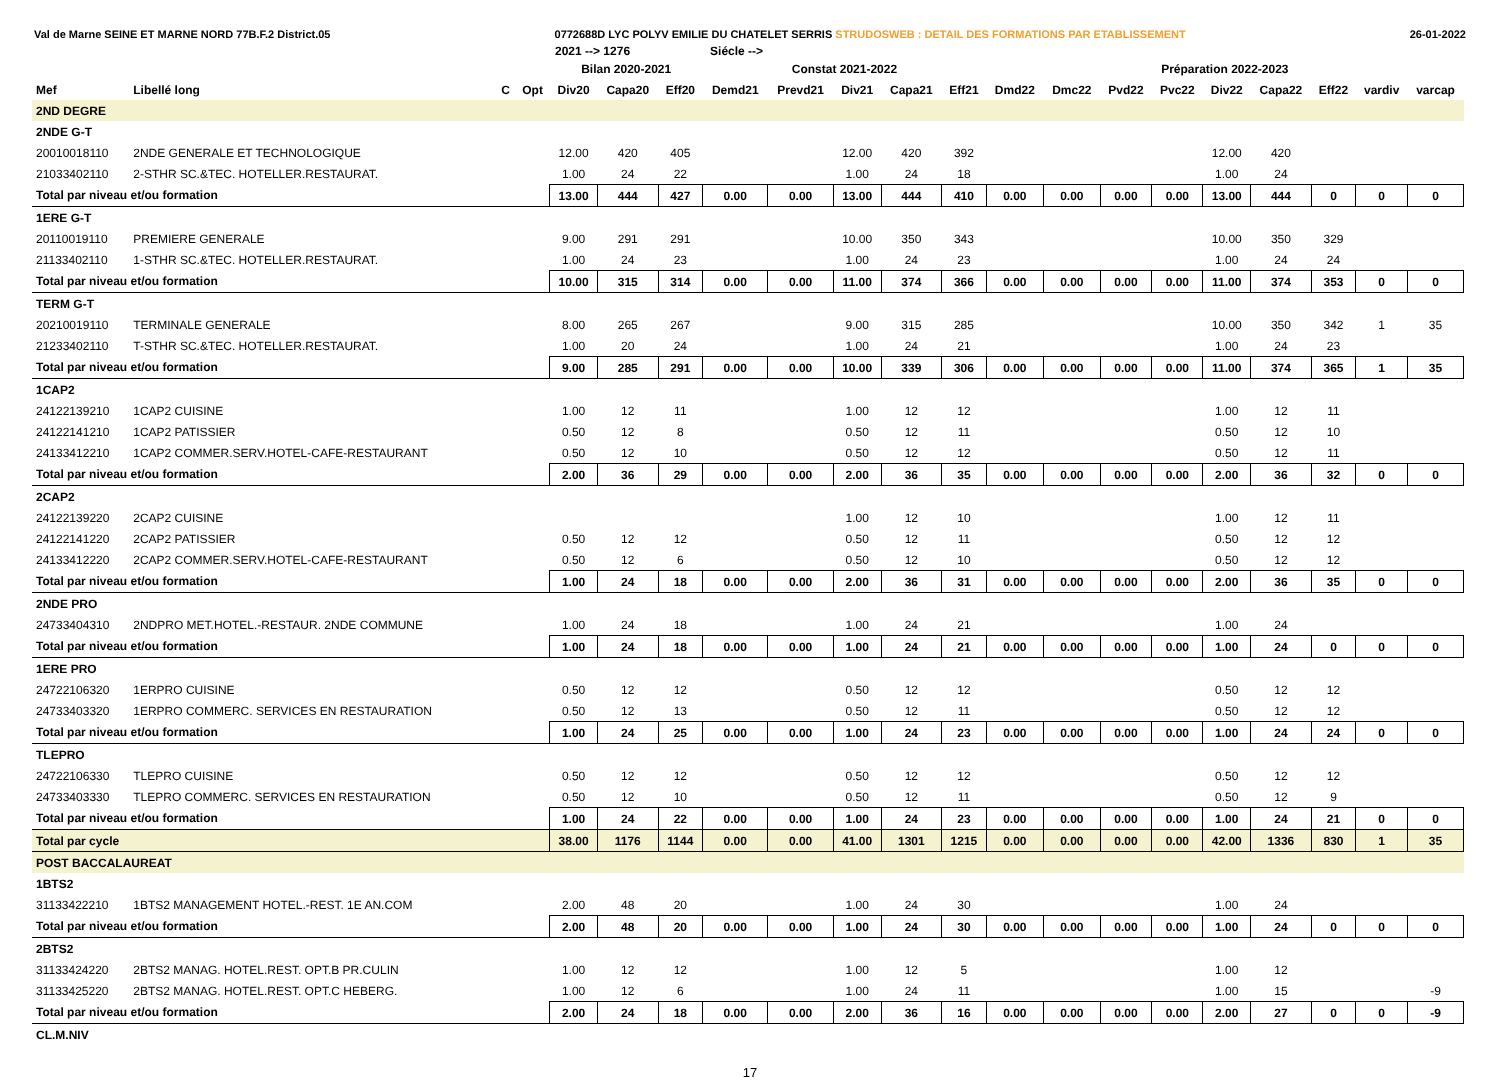Val de Marne SEINE ET MARNE NORD 77B.F.2 District.05
0772688D LYC POLYV EMILIE DU CHATELET SERRIS STRUDOSWEB : DETAIL DES FORMATIONS PAR ETABLISSEMENT
26-01-2022
2021 --> 1276 Siécle -->
| | | | | Bilan 2020-2021 | | | Constat 2021-2022 | | | | | Préparation 2022-2023 | | | | | | | | |
| --- | --- | --- | --- | --- | --- | --- | --- | --- | --- | --- | --- | --- | --- | --- | --- | --- | --- | --- | --- | --- |
| Mef | Libellé long | C | Opt | Div20 | Capa20 | Eff20 | Demd21 | Prevd21 | Div21 | Capa21 | Eff21 | Dmd22 | Dmc22 | Pvd22 | Pvc22 | Div22 | Capa22 | Eff22 | vardiv | varcap |
| 2ND DEGRE | | | | | | | | | | | | | | | | | | | | |
| 2NDE G-T | | | | | | | | | | | | | | | | | | | | |
| 20010018110 | 2NDE GENERALE ET TECHNOLOGIQUE | | | 12.00 | 420 | 405 | | | 12.00 | 420 | 392 | | | | | 12.00 | 420 | | | |
| 21033402110 | 2-STHR SC.&TEC. HOTELLER.RESTAURAT. | | | 1.00 | 24 | 22 | | | 1.00 | 24 | 18 | | | | | 1.00 | 24 | | | |
| Total par niveau et/ou formation | | | | 13.00 | 444 | 427 | 0.00 | 0.00 | 13.00 | 444 | 410 | 0.00 | 0.00 | 0.00 | 0.00 | 13.00 | 444 | 0 | 0 | 0 |
| 1ERE G-T | | | | | | | | | | | | | | | | | | | | |
| 20110019110 | PREMIERE GENERALE | | | 9.00 | 291 | 291 | | | 10.00 | 350 | 343 | | | | | 10.00 | 350 | 329 | | |
| 21133402110 | 1-STHR SC.&TEC. HOTELLER.RESTAURAT. | | | 1.00 | 24 | 23 | | | 1.00 | 24 | 23 | | | | | 1.00 | 24 | 24 | | |
| Total par niveau et/ou formation | | | | 10.00 | 315 | 314 | 0.00 | 0.00 | 11.00 | 374 | 366 | 0.00 | 0.00 | 0.00 | 0.00 | 11.00 | 374 | 353 | 0 | 0 |
| TERM G-T | | | | | | | | | | | | | | | | | | | | |
| 20210019110 | TERMINALE GENERALE | | | 8.00 | 265 | 267 | | | 9.00 | 315 | 285 | | | | | 10.00 | 350 | 342 | 1 | 35 |
| 21233402110 | T-STHR SC.&TEC. HOTELLER.RESTAURAT. | | | 1.00 | 20 | 24 | | | 1.00 | 24 | 21 | | | | | 1.00 | 24 | 23 | | |
| Total par niveau et/ou formation | | | | 9.00 | 285 | 291 | 0.00 | 0.00 | 10.00 | 339 | 306 | 0.00 | 0.00 | 0.00 | 0.00 | 11.00 | 374 | 365 | 1 | 35 |
| 1CAP2 | | | | | | | | | | | | | | | | | | | | |
| 24122139210 | 1CAP2 CUISINE | | | 1.00 | 12 | 11 | | | 1.00 | 12 | 12 | | | | | 1.00 | 12 | 11 | | |
| 24122141210 | 1CAP2 PATISSIER | | | 0.50 | 12 | 8 | | | 0.50 | 12 | 11 | | | | | 0.50 | 12 | 10 | | |
| 24133412210 | 1CAP2 COMMER.SERV.HOTEL-CAFE-RESTAURANT | | | 0.50 | 12 | 10 | | | 0.50 | 12 | 12 | | | | | 0.50 | 12 | 11 | | |
| Total par niveau et/ou formation | | | | 2.00 | 36 | 29 | 0.00 | 0.00 | 2.00 | 36 | 35 | 0.00 | 0.00 | 0.00 | 0.00 | 2.00 | 36 | 32 | 0 | 0 |
| 2CAP2 | | | | | | | | | | | | | | | | | | | | |
| 24122139220 | 2CAP2 CUISINE | | | | | | | | 1.00 | 12 | 10 | | | | | 1.00 | 12 | 11 | | |
| 24122141220 | 2CAP2 PATISSIER | | | 0.50 | 12 | 12 | | | 0.50 | 12 | 11 | | | | | 0.50 | 12 | 12 | | |
| 24133412220 | 2CAP2 COMMER.SERV.HOTEL-CAFE-RESTAURANT | | | 0.50 | 12 | 6 | | | 0.50 | 12 | 10 | | | | | 0.50 | 12 | 12 | | |
| Total par niveau et/ou formation | | | | 1.00 | 24 | 18 | 0.00 | 0.00 | 2.00 | 36 | 31 | 0.00 | 0.00 | 0.00 | 0.00 | 2.00 | 36 | 35 | 0 | 0 |
| 2NDE PRO | | | | | | | | | | | | | | | | | | | | |
| 24733404310 | 2NDPRO MET.HOTEL.-RESTAUR. 2NDE COMMUNE | | | 1.00 | 24 | 18 | | | 1.00 | 24 | 21 | | | | | 1.00 | 24 | | | |
| Total par niveau et/ou formation | | | | 1.00 | 24 | 18 | 0.00 | 0.00 | 1.00 | 24 | 21 | 0.00 | 0.00 | 0.00 | 0.00 | 1.00 | 24 | 0 | 0 | 0 |
| 1ERE PRO | | | | | | | | | | | | | | | | | | | | |
| 24722106320 | 1ERPRO CUISINE | | | 0.50 | 12 | 12 | | | 0.50 | 12 | 12 | | | | | 0.50 | 12 | 12 | | |
| 24733403320 | 1ERPRO COMMERC. SERVICES EN RESTAURATION | | | 0.50 | 12 | 13 | | | 0.50 | 12 | 11 | | | | | 0.50 | 12 | 12 | | |
| Total par niveau et/ou formation | | | | 1.00 | 24 | 25 | 0.00 | 0.00 | 1.00 | 24 | 23 | 0.00 | 0.00 | 0.00 | 0.00 | 1.00 | 24 | 24 | 0 | 0 |
| TLEPRO | | | | | | | | | | | | | | | | | | | | |
| 24722106330 | TLEPRO CUISINE | | | 0.50 | 12 | 12 | | | 0.50 | 12 | 12 | | | | | 0.50 | 12 | 12 | | |
| 24733403330 | TLEPRO COMMERC. SERVICES EN RESTAURATION | | | 0.50 | 12 | 10 | | | 0.50 | 12 | 11 | | | | | 0.50 | 12 | 9 | | |
| Total par niveau et/ou formation | | | | 1.00 | 24 | 22 | 0.00 | 0.00 | 1.00 | 24 | 23 | 0.00 | 0.00 | 0.00 | 0.00 | 1.00 | 24 | 21 | 0 | 0 |
| Total par cycle | | | | 38.00 | 1176 | 1144 | 0.00 | 0.00 | 41.00 | 1301 | 1215 | 0.00 | 0.00 | 0.00 | 0.00 | 42.00 | 1336 | 830 | 1 | 35 |
| POST BACCALAUREAT | | | | | | | | | | | | | | | | | | | | |
| 1BTS2 | | | | | | | | | | | | | | | | | | | | |
| 31133422210 | 1BTS2 MANAGEMENT HOTEL.-REST. 1E AN.COM | | | 2.00 | 48 | 20 | | | 1.00 | 24 | 30 | | | | | 1.00 | 24 | | | |
| Total par niveau et/ou formation | | | | 2.00 | 48 | 20 | 0.00 | 0.00 | 1.00 | 24 | 30 | 0.00 | 0.00 | 0.00 | 0.00 | 1.00 | 24 | 0 | 0 | 0 |
| 2BTS2 | | | | | | | | | | | | | | | | | | | | |
| 31133424220 | 2BTS2 MANAG. HOTEL.REST. OPT.B PR.CULIN | | | 1.00 | 12 | 12 | | | 1.00 | 12 | 5 | | | | | 1.00 | 12 | | | |
| 31133425220 | 2BTS2 MANAG. HOTEL.REST. OPT.C HEBERG. | | | 1.00 | 12 | 6 | | | 1.00 | 24 | 11 | | | | | 1.00 | 15 | | | -9 |
| Total par niveau et/ou formation | | | | 2.00 | 24 | 18 | 0.00 | 0.00 | 2.00 | 36 | 16 | 0.00 | 0.00 | 0.00 | 0.00 | 2.00 | 27 | 0 | 0 | -9 |
| CL.M.NIV | | | | | | | | | | | | | | | | | | | | |
17